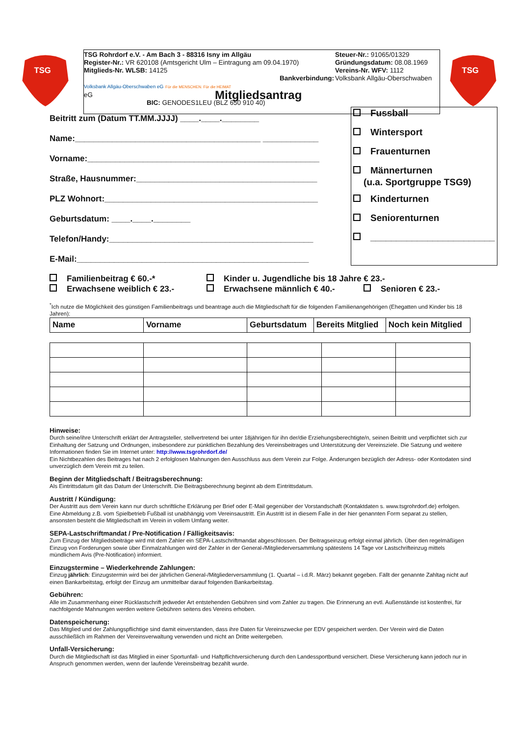TSG
TSG
TSG Rohrdorf e.V. - Am Bach 3 - 88316 Isny im Allgäu
Register-Nr.: VR 620108 (Amtsgericht Ulm – Eintragung am 09.04.1970)
Mitglieds-Nr. WLSB: 14125
Bankverbindung:
Volksbank Allgäu-Oberschwaben eG Für die MENSCHEN. Für die HEIMAT
eG
BIC: GENODES1LEU (BLZ 650 910 40)
Steuer-Nr.: 91065/01329
Gründungsdatum: 08.08.1969
Vereins-Nr. WFV: 1112
Volksbank Allgäu-Oberschwaben
Mitgliedsantrag
Fussball
Wintersport
Frauenturnen
Männerturnen
(u.a. Sportgruppe TSG9)
Kinderturnen
Seniorenturnen
________________________
Beitritt zum (Datum TT.MM.JJJJ) ____.____.________
Name:________________________________________ ____________
Vorname:__________________________________________________
Straße, Hausnummer:_______________________________________
PLZ Wohnort:______________________________________________
Geburtsdatum: ____.____.________
Telefon/Handy:____________________________________________
E-Mail:__________________________________________________
Familienbeitrag € 60.-* Kinder u. Jugendliche bis 18 Jahre € 23.-
Erwachsene weiblich € 23.- Erwachsene männlich € 40.- Senioren € 23.-
<sup>*</sup> Ich nutze die Möglichkeit des günstigen Familienbeitrags und beantrage auch die Mitgliedschaft für die folgenden Familienangehörigen (Ehegatten und Kinder bis 18 Jahren):
| Name | Vorname | Geburtsdatum | Bereits Mitglied | Noch kein Mitglied |
| --- | --- | --- | --- | --- |
Hinweise:
Durch seine/ihre Unterschrift erklärt der Antragsteller, stellvertretend bei unter 18jährigen für ihn der/die Erziehungsberechtigte/n, seinen Beitritt und verpflichtet sich zur Einhaltung der Satzung und Ordnungen, insbesondere zur pünktlichen Bezahlung des Vereinsbeitrages und Unterstützung der Vereinsziele. Die Satzung und weitere Informationen finden Sie im Internet unter: http://www.tsgrohrdorf.de/
Ein Nichtbezahlen des Beitrages hat nach 2 erfolglosen Mahnungen den Ausschluss aus dem Verein zur Folge. Änderungen bezüglich der Adress- oder Kontodaten sind unverzüglich dem Verein mit zu teilen.
Beginn der Mitgliedschaft / Beitragsberechnung:
Als Eintrittsdatum gilt das Datum der Unterschrift. Die Beitragsberechnung beginnt ab dem Eintrittsdatum.
Austritt / Kündigung:
Der Austritt aus dem Verein kann nur durch schriftliche Erklärung per Brief oder E-Mail gegenüber der Vorstandschaft (Kontaktdaten s. www.tsgrohrdorf.de) erfolgen. Eine Abmeldung z.B. vom Spielbetrieb Fußball ist unabhängig vom Vereinsaustritt. Ein Austritt ist in diesem Falle in der hier genannten Form separat zu stellen, ansonsten besteht die Mitgliedschaft im Verein in vollem Umfang weiter.
SEPA-Lastschriftmandat / Pre-Notification / Fälligkeitsavis:
Zum Einzug der Mitgliedsbeiträge wird mit dem Zahler ein SEPA-Lastschriftmandat abgeschlossen. Der Beitragseinzug erfolgt einmal jährlich. Über den regelmäßigen Einzug von Forderungen sowie über Einmalzahlungen wird der Zahler in der General-/Mitgliederversammlung spätestens 14 Tage vor Lastschrifteinzug mittels mündlichem Avis (Pre-Notification) informiert.
Einzugstermine – Wiederkehrende Zahlungen:
Einzug jährlich: Einzugstermin wird bei der jährlichen General-/Mitgliederversammlung (1. Quartal – i.d.R. März) bekannt gegeben. Fällt der genannte Zahltag nicht auf einen Bankarbeitstag, erfolgt der Einzug am unmittelbar darauf folgenden Bankarbeitstag.
Gebühren:
Alle im Zusammenhang einer Rücklastschrift jedweder Art entstehenden Gebühren sind vom Zahler zu tragen. Die Erinnerung an evtl. Außenstände ist kostenfrei, für nachfolgende Mahnungen werden weitere Gebühren seitens des Vereins erhoben.
Datenspeicherung:
Das Mitglied und der Zahlungspflichtige sind damit einverstanden, dass ihre Daten für Vereinszwecke per EDV gespeichert werden. Der Verein wird die Daten ausschließlich im Rahmen der Vereinsverwaltung verwenden und nicht an Dritte weitergeben.
Unfall-Versicherung:
Durch die Mitgliedschaft ist das Mitglied in einer Sportunfall- und Haftpflichtversicherung durch den Landessportbund versichert. Diese Versicherung kann jedoch nur in Anspruch genommen werden, wenn der laufende Vereinsbeitrag bezahlt wurde.